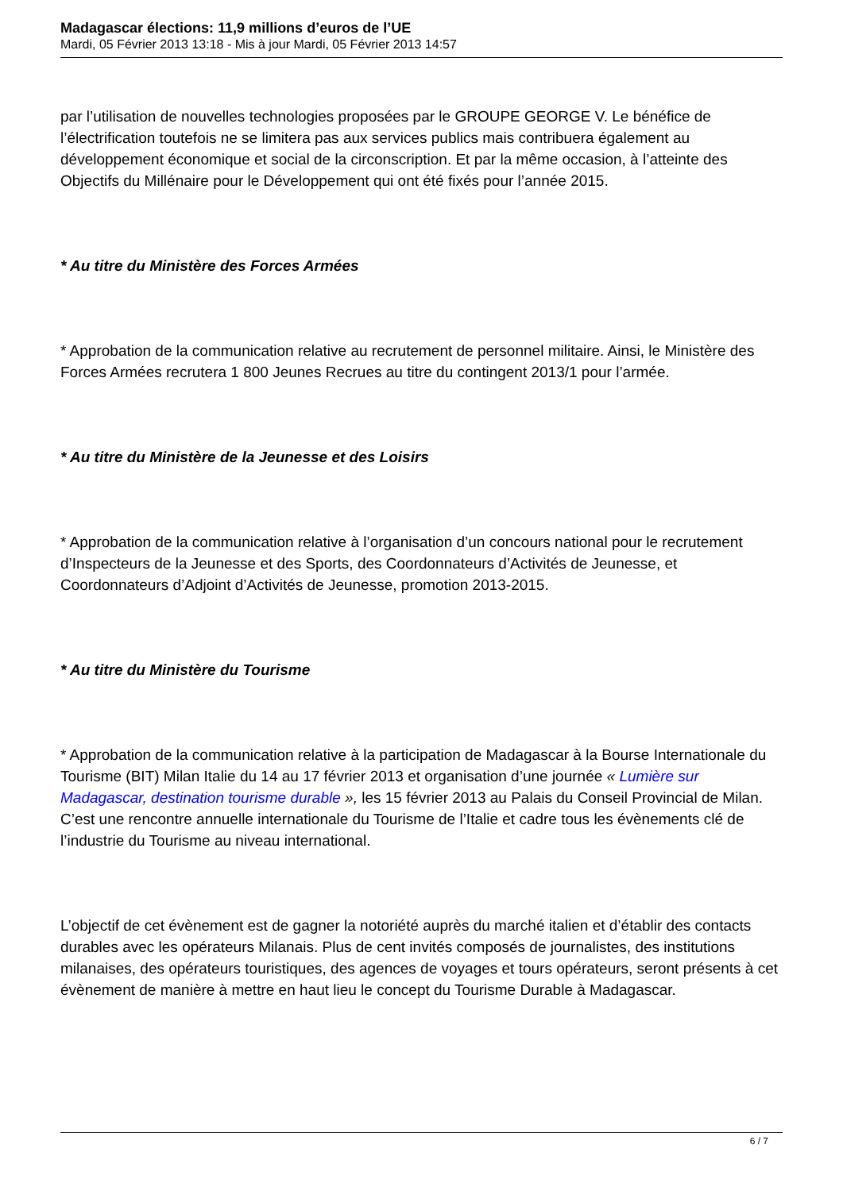Madagascar élections: 11,9 millions d’euros de l’UE
Mardi, 05 Février 2013 13:18 - Mis à jour Mardi, 05 Février 2013 14:57
par l’utilisation de nouvelles technologies proposées par le GROUPE GEORGE V. Le bénéfice de l’électrification toutefois ne se limitera pas aux services publics mais contribuera également au développement économique et social de la circonscription. Et par la même occasion, à l’atteinte des Objectifs du Millénaire pour le Développement qui ont été fixés pour l’année 2015.
* Au titre du Ministère des Forces Armées
* Approbation de la communication relative au recrutement de personnel militaire. Ainsi, le Ministère des Forces Armées recrutera 1 800 Jeunes Recrues au titre du contingent 2013/1 pour l’armée.
* Au titre du Ministère de la Jeunesse et des Loisirs
* Approbation de la communication relative à l’organisation d’un concours national pour le recrutement d’Inspecteurs de la Jeunesse et des Sports, des Coordonnateurs d’Activités de Jeunesse, et Coordonnateurs d’Adjoint d’Activités de Jeunesse, promotion 2013-2015.
* Au titre du Ministère du Tourisme
* Approbation de la communication relative à la participation de Madagascar à la Bourse Internationale du Tourisme (BIT) Milan Italie du 14 au 17 février 2013 et organisation d’une journée « Lumière sur Madagascar, destination tourisme durable », les 15 février 2013 au Palais du Conseil Provincial de Milan. C’est une rencontre annuelle internationale du Tourisme de l’Italie et cadre tous les évènements clé de l’industrie du Tourisme au niveau international.
L’objectif de cet évènement est de gagner la notoriété auprès du marché italien et d’établir des contacts durables avec les opérateurs Milanais. Plus de cent invités composés de journalistes, des institutions milanaises, des opérateurs touristiques, des agences de voyages et tours opérateurs, seront présents à cet évènement de manière à mettre en haut lieu le concept du Tourisme Durable à Madagascar.
6 / 7